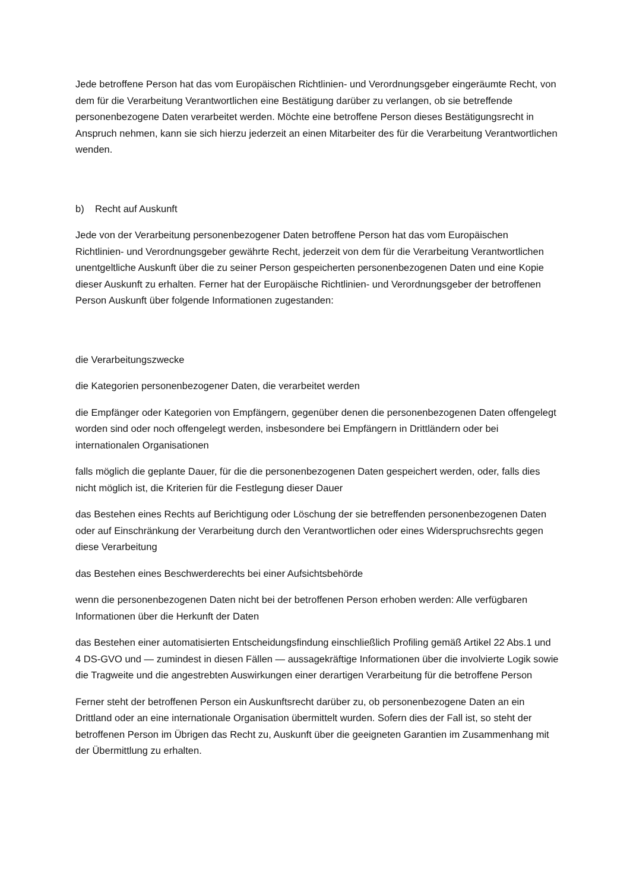Jede betroffene Person hat das vom Europäischen Richtlinien- und Verordnungsgeber eingeräumte Recht, von dem für die Verarbeitung Verantwortlichen eine Bestätigung darüber zu verlangen, ob sie betreffende personenbezogene Daten verarbeitet werden. Möchte eine betroffene Person dieses Bestätigungsrecht in Anspruch nehmen, kann sie sich hierzu jederzeit an einen Mitarbeiter des für die Verarbeitung Verantwortlichen wenden.
b) Recht auf Auskunft
Jede von der Verarbeitung personenbezogener Daten betroffene Person hat das vom Europäischen Richtlinien- und Verordnungsgeber gewährte Recht, jederzeit von dem für die Verarbeitung Verantwortlichen unentgeltliche Auskunft über die zu seiner Person gespeicherten personenbezogenen Daten und eine Kopie dieser Auskunft zu erhalten. Ferner hat der Europäische Richtlinien- und Verordnungsgeber der betroffenen Person Auskunft über folgende Informationen zugestanden:
die Verarbeitungszwecke
die Kategorien personenbezogener Daten, die verarbeitet werden
die Empfänger oder Kategorien von Empfängern, gegenüber denen die personenbezogenen Daten offengelegt worden sind oder noch offengelegt werden, insbesondere bei Empfängern in Drittländern oder bei internationalen Organisationen
falls möglich die geplante Dauer, für die die personenbezogenen Daten gespeichert werden, oder, falls dies nicht möglich ist, die Kriterien für die Festlegung dieser Dauer
das Bestehen eines Rechts auf Berichtigung oder Löschung der sie betreffenden personenbezogenen Daten oder auf Einschränkung der Verarbeitung durch den Verantwortlichen oder eines Widerspruchsrechts gegen diese Verarbeitung
das Bestehen eines Beschwerderechts bei einer Aufsichtsbehörde
wenn die personenbezogenen Daten nicht bei der betroffenen Person erhoben werden: Alle verfügbaren Informationen über die Herkunft der Daten
das Bestehen einer automatisierten Entscheidungsfindung einschließlich Profiling gemäß Artikel 22 Abs.1 und 4 DS-GVO und — zumindest in diesen Fällen — aussagekräftige Informationen über die involvierte Logik sowie die Tragweite und die angestrebten Auswirkungen einer derartigen Verarbeitung für die betroffene Person
Ferner steht der betroffenen Person ein Auskunftsrecht darüber zu, ob personenbezogene Daten an ein Drittland oder an eine internationale Organisation übermittelt wurden. Sofern dies der Fall ist, so steht der betroffenen Person im Übrigen das Recht zu, Auskunft über die geeigneten Garantien im Zusammenhang mit der Übermittlung zu erhalten.